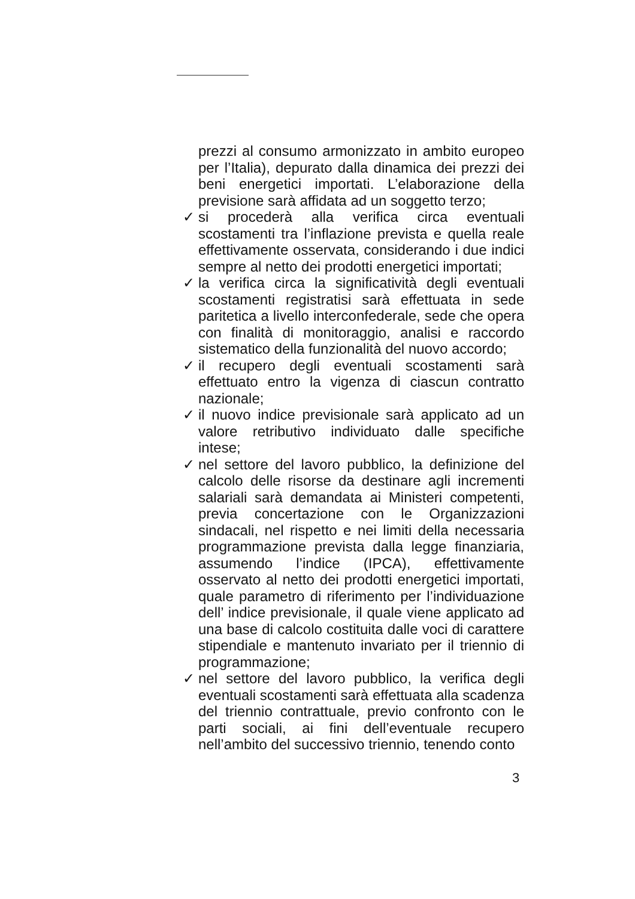prezzi al consumo armonizzato in ambito europeo per l’Italia), depurato dalla dinamica dei prezzi dei beni energetici importati. L’elaborazione della previsione sarà affidata ad un soggetto terzo;
✓ si procederà alla verifica circa eventuali scostamenti tra l’inflazione prevista e quella reale effettivamente osservata, considerando i due indici sempre al netto dei prodotti energetici importati;
✓ la verifica circa la significatività degli eventuali scostamenti registratisi sarà effettuata in sede paritetica a livello interconfederale, sede che opera con finalità di monitoraggio, analisi e raccordo sistematico della funzionalità del nuovo accordo;
✓ il recupero degli eventuali scostamenti sarà effettuato entro la vigenza di ciascun contratto nazionale;
✓ il nuovo indice previsionale sarà applicato ad un valore retributivo individuato dalle specifiche intese;
✓ nel settore del lavoro pubblico, la definizione del calcolo delle risorse da destinare agli incrementi salariali sarà demandata ai Ministeri competenti, previa concertazione con le Organizzazioni sindacali, nel rispetto e nei limiti della necessaria programmazione prevista dalla legge finanziaria, assumendo l’indice (IPCA), effettivamente osservato al netto dei prodotti energetici importati, quale parametro di riferimento per l’individuazione dell’ indice previsionale, il quale viene applicato ad una base di calcolo costituita dalle voci di carattere stipendiale e mantenuto invariato per il triennio di programmazione;
✓ nel settore del lavoro pubblico, la verifica degli eventuali scostamenti sarà effettuata alla scadenza del triennio contrattuale, previo confronto con le parti sociali, ai fini dell’eventuale recupero nell’ambito del successivo triennio, tenendo conto
3